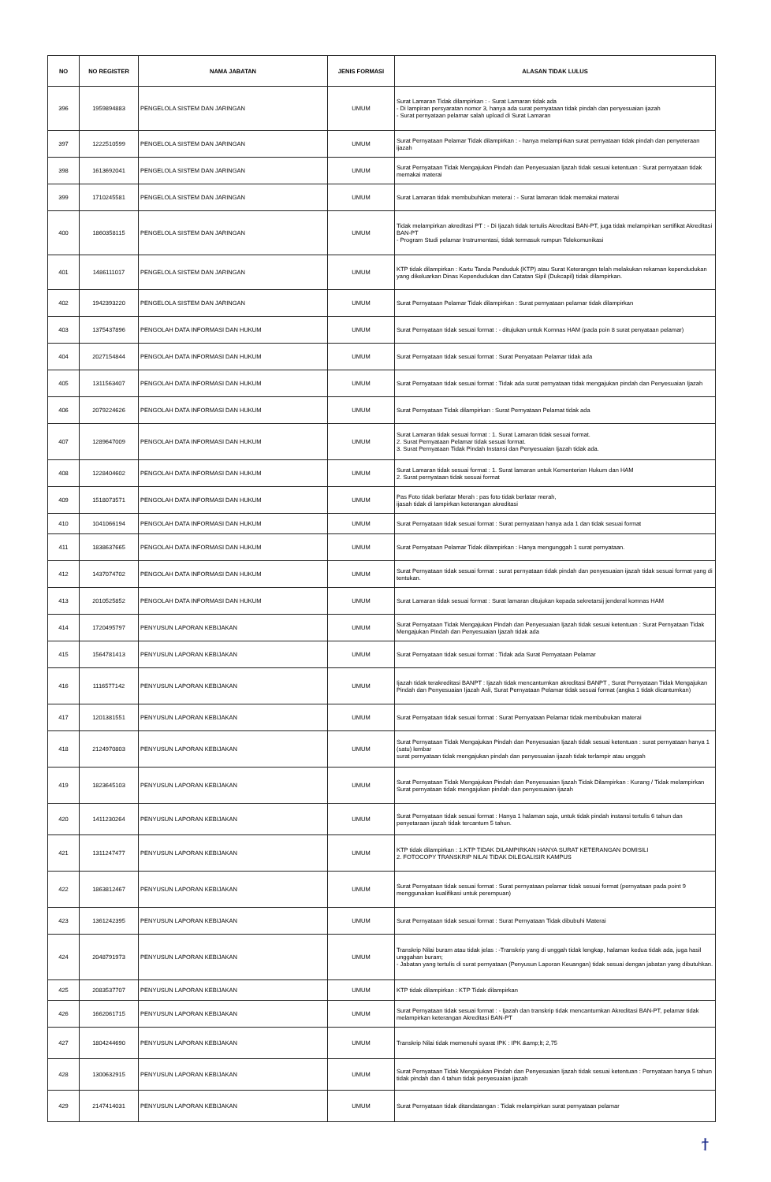| NO | NO REGISTER | NAMA JABATAN | JENIS FORMASI | ALASAN TIDAK LULUS |
| --- | --- | --- | --- | --- |
| 396 | 1959894883 | PENGELOLA SISTEM DAN JARINGAN | UMUM | Surat Lamaran Tidak dilampirkan : - Surat Lamaran tidak ada - Di lampiran persyaratan nomor 3, hanya ada surat pernyataan tidak pindah dan penyesuaian ijazah - Surat pernyataan pelamar salah upload di Surat Lamaran |
| 397 | 1222510599 | PENGELOLA SISTEM DAN JARINGAN | UMUM | Surat Pernyataan Pelamar Tidak dilampirkan : - hanya melampirkan surat pernyataan tidak pindah dan penyeteraan ijazah |
| 398 | 1613692041 | PENGELOLA SISTEM DAN JARINGAN | UMUM | Surat Pernyataan Tidak Mengajukan Pindah dan Penyesuaian Ijazah tidak sesuai ketentuan : Surat pernyataan tidak memakai materai |
| 399 | 1710245581 | PENGELOLA SISTEM DAN JARINGAN | UMUM | Surat Lamaran tidak membubuhkan meterai : - Surat lamaran tidak memakai materai |
| 400 | 1860358115 | PENGELOLA SISTEM DAN JARINGAN | UMUM | Tidak melampirkan akreditasi PT : - Di Ijazah tidak tertulis Akreditasi BAN-PT, juga tidak melampirkan sertifikat Akreditasi BAN-PT - Program Studi pelamar Instrumentasi, tidak termasuk rumpun Telekomunikasi |
| 401 | 1486111017 | PENGELOLA SISTEM DAN JARINGAN | UMUM | KTP tidak dilampirkan : Kartu Tanda Penduduk (KTP) atau Surat Keterangan telah melakukan rekaman kependudukan yang dikeluarkan Dinas Kependudukan dan Catatan Sipil (Dukcapil) tidak dilampirkan. |
| 402 | 1942393220 | PENGELOLA SISTEM DAN JARINGAN | UMUM | Surat Pernyataan Pelamar Tidak dilampirkan : Surat pernyataan pelamar tidak dilampirkan |
| 403 | 1375437896 | PENGOLAH DATA INFORMASI DAN HUKUM | UMUM | Surat Pernyataan tidak sesuai format : - ditujukan untuk Komnas HAM (pada poin 8 surat penyataan pelamar) |
| 404 | 2027154844 | PENGOLAH DATA INFORMASI DAN HUKUM | UMUM | Surat Pernyataan tidak sesuai format : Surat Penyataan Pelamar tidak ada |
| 405 | 1311563407 | PENGOLAH DATA INFORMASI DAN HUKUM | UMUM | Surat Pernyataan tidak sesuai format : Tidak ada surat pernyataan tidak mengajukan pindah dan Penyesuaian Ijazah |
| 406 | 2079224626 | PENGOLAH DATA INFORMASI DAN HUKUM | UMUM | Surat Pernyataan Tidak dilampirkan : Surat Pernyataan Pelamat tidak ada |
| 407 | 1289647009 | PENGOLAH DATA INFORMASI DAN HUKUM | UMUM | Surat Lamaran tidak sesuai format : 1. Surat Lamaran tidak sesuai format. 2. Surat Pernyataan Pelamar tidak sesuai format. 3. Surat Pernyataan Tidak Pindah Instansi dan Penyesuaian Ijazah tidak ada. |
| 408 | 1228404602 | PENGOLAH DATA INFORMASI DAN HUKUM | UMUM | Surat Lamaran tidak sesuai format : 1. Surat lamaran untuk Kementerian Hukum dan HAM 2. Surat pernyataan tidak sesuai format |
| 409 | 1518073571 | PENGOLAH DATA INFORMASI DAN HUKUM | UMUM | Pas Foto tidak berlatar Merah : pas foto tidak berlatar merah, ijasah tidak di lampirkan keterangan akreditasi |
| 410 | 1041066194 | PENGOLAH DATA INFORMASI DAN HUKUM | UMUM | Surat Pernyataan tidak sesuai format : Surat pernyataan hanya ada 1 dan tidak sesuai format |
| 411 | 1838637665 | PENGOLAH DATA INFORMASI DAN HUKUM | UMUM | Surat Pernyataan Pelamar Tidak dilampirkan : Hanya mengunggah 1 surat pernyataan. |
| 412 | 1437074702 | PENGOLAH DATA INFORMASI DAN HUKUM | UMUM | Surat Pernyataan tidak sesuai format : surat pernyataan tidak pindah dan penyesuaian ijazah tidak sesuai format yang di tentukan. |
| 413 | 2010525852 | PENGOLAH DATA INFORMASI DAN HUKUM | UMUM | Surat Lamaran tidak sesuai format : Surat lamaran ditujukan kepada sekretarsij jenderal komnas HAM |
| 414 | 1720495797 | PENYUSUN LAPORAN KEBIJAKAN | UMUM | Surat Pernyataan Tidak Mengajukan Pindah dan Penyesuaian Ijazah tidak sesuai ketentuan : Surat Pernyataan Tidak Mengajukan Pindah dan Penyesuaian Ijazah tidak ada |
| 415 | 1564781413 | PENYUSUN LAPORAN KEBIJAKAN | UMUM | Surat Pernyataan tidak sesuai format : Tidak ada Surat Pernyataan Pelamar |
| 416 | 1116577142 | PENYUSUN LAPORAN KEBIJAKAN | UMUM | Ijazah tidak terakreditasi BANPT : Ijazah tidak mencantumkan akreditasi BANPT , Surat Pernyataan Tidak Mengajukan Pindah dan Penyesuaian Ijazah Asli, Surat Pernyataan Pelamar tidak sesuai format (angka 1 tidak dicantumkan) |
| 417 | 1201381551 | PENYUSUN LAPORAN KEBIJAKAN | UMUM | Surat Pernyataan tidak sesuai format : Surat Pernyataan Pelamar tidak membubukan materai |
| 418 | 2124970803 | PENYUSUN LAPORAN KEBIJAKAN | UMUM | Surat Pernyataan Tidak Mengajukan Pindah dan Penyesuaian Ijazah tidak sesuai ketentuan : surat pernyataan hanya 1 (satu) lembar surat pernyataan tidak mengajukan pindah dan penyesuaian ijazah tidak terlampir atau unggah |
| 419 | 1823645103 | PENYUSUN LAPORAN KEBIJAKAN | UMUM | Surat Pernyataan Tidak Mengajukan Pindah dan Penyesuaian Ijazah Tidak Dilampirkan : Kurang / Tidak melampirkan Surat pernyataan tidak mengajukan pindah dan penyesuaian ijazah |
| 420 | 1411230264 | PENYUSUN LAPORAN KEBIJAKAN | UMUM | Surat Pernyataan tidak sesuai format : Hanya 1 halaman saja, untuk tidak pindah instansi tertulis 6 tahun dan penyetaraan ijazah tidak tercantum 5 tahun. |
| 421 | 1311247477 | PENYUSUN LAPORAN KEBIJAKAN | UMUM | KTP tidak dilampirkan : 1.KTP TIDAK DILAMPIRKAN HANYA SURAT KETERANGAN DOMISILI 2. FOTOCOPY TRANSKRIP NILAI TIDAK DILEGALISIR KAMPUS |
| 422 | 1863812467 | PENYUSUN LAPORAN KEBIJAKAN | UMUM | Surat Pernyataan tidak sesuai format : Surat pernyataan pelamar tidak sesuai format (pernyataan pada point 9 menggunakan kualifikasi untuk perempuan) |
| 423 | 1361242395 | PENYUSUN LAPORAN KEBIJAKAN | UMUM | Surat Pernyataan tidak sesuai format : Surat Pernyataan Tidak dibubuhi Materai |
| 424 | 2048791973 | PENYUSUN LAPORAN KEBIJAKAN | UMUM | Transkrip Nilai buram atau tidak jelas : -Transkrip yang di unggah tidak lengkap, halaman kedua tidak ada, juga hasil unggahan buram; - Jabatan yang tertulis di surat pernyataan (Penyusun Laporan Keuangan) tidak sesuai dengan jabatan yang dibutuhkan. |
| 425 | 2083537707 | PENYUSUN LAPORAN KEBIJAKAN | UMUM | KTP tidak dilampirkan : KTP Tidak dilampirkan |
| 426 | 1662061715 | PENYUSUN LAPORAN KEBIJAKAN | UMUM | Surat Pernyataan tidak sesuai format : - Ijazah dan transkrip tidak mencantumkan Akreditasi BAN-PT, pelamar tidak melampirkan keterangan Akreditasi BAN-PT |
| 427 | 1804244690 | PENYUSUN LAPORAN KEBIJAKAN | UMUM | Transkrip Nilai tidak memenuhi syarat IPK : IPK &amp;lt; 2,75 |
| 428 | 1300632915 | PENYUSUN LAPORAN KEBIJAKAN | UMUM | Surat Pernyataan Tidak Mengajukan Pindah dan Penyesuaian Ijazah tidak sesuai ketentuan : Pernyataan hanya 5 tahun tidak pindah dan 4 tahun tidak penyesuaian ijazah |
| 429 | 2147414031 | PENYUSUN LAPORAN KEBIJAKAN | UMUM | Surat Pernyataan tidak ditandatangan : Tidak melampirkan surat pernyataan pelamar |
ϯ